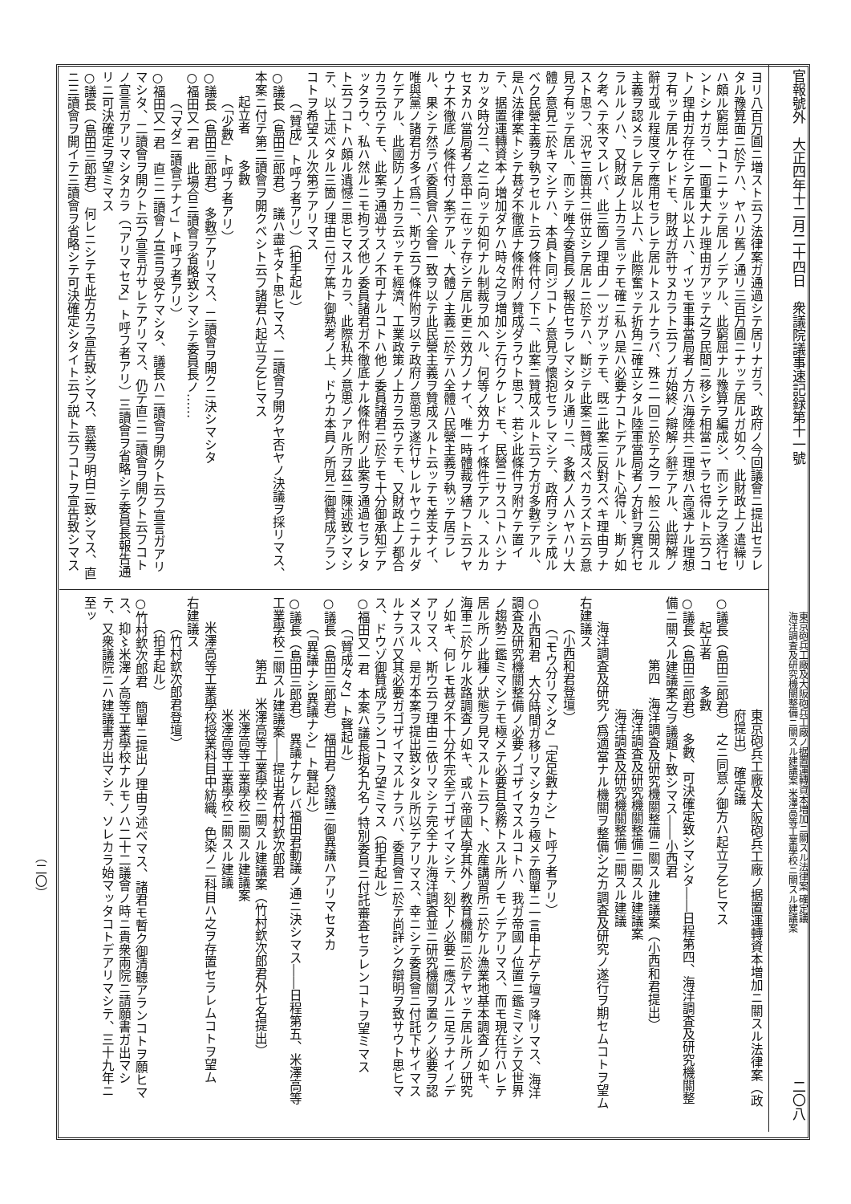官報號外　大正四年十二月二十四日　衆議院議事速記録第十一號 東京砲兵工廠及大阪砲兵工廠ノ据置運轉資本増加ニ關スル法律案 確定議
海洋調査及研究機關整備ニ關スル建議案 米澤高等工業學校ニ關スル建議案 二〇八
ヨリ八百万圓ニ増スト云フ法律案ガ通過シテ居リナガラ、政府ノ今回議會ニ提出セラレタル豫算面ニ於テハ、ヤハリ舊ノ通リ三百万圓ニナッテ居ルガ如ク、此財政上ノ遣繰リハ頗ル窮屈ナコトニナッテ居ルノデアル、此窮屈ナル豫算ヲ編成シ、而シテ之ヲ遂行セントシナガラ、一面重大ナル理由ガアッテ之ヲ民間ニ移シテ相當ニヤラセ得ルト云フコトノ理由ガ存在シテ居ル以上ハ、イツモ軍事當局者ノ方ハ海陸共ニ理想ハ高遠ナル理想ヲ有ッテ居ルケレドモ、財政ガ許サヌカラト云フノガ始終ノ辯解ノ辭デアル、此辯解ノ辭ガ或ル程度マデ應用セラレテ居ルトスルナラバ、殊ニ一回ニ於テ之ヲ一般ニ公開スル主義ヲ認メラレテ居ル以上ハ、此際奮ッテ折角ニ確立シタル陸軍當局者ノ方針ヲ實行セラルルノハ、又財政ノ上カラ言ッテモ確ニ私ハ是ハ必要ナコトデアルト心得ル、斯ノ如ク考ヘテ來マスレバ、此三箇ノ理由ノ一ツガアッテモ、既ニ此案ニ反對スベキ理由ヲナスト思フ、況ヤ三箇共ニ併立シテ居ルニ於テハ、斷ジテ此案ニ贊成スベカラズト云フ意見ヲ有ッテ居ル、而シテ唯今委員長ノ報告セラレマシタル通リニ、多數ノ人ハヤハリ大體ノ意見ニ於キマシテハ、本員ト同ジコトノ意見ヲ懷抱セラレマシテ、政府ヲシテ成ルベク民營主義ヲ執ラセルト云フ條件付ノ下ニ、此案ニ贊成スルト云フ方ガ多數デアル、是ハ法律案トシテ甚ダ不徹底ナ條件附ノ贊成ダラウト思フ、若シ此條件ヲ附ケテ置イテ、据置運轉資本ノ増加ダケハ時々之ヲ増加シテ行クケレドモ、民營ニサスコトハシナカッタ時分ニ、之ニ向ッテ如何ナル制裁ヲ加ヘル、何等ノ效力ナイ條件デアル、スルカセヌカハ當局者ノ意中ニ在ッテ存シテ居ル更ニ效力ノナイ、唯一時體裁ヲ繕フト云フヤウナ不徹底ノ條件付ノ案デアル、大體ノ主義ニ於テハ全體ハ民營主義ヲ執ッテ居ラレル、果シテ然ラバ委員會ハ全會一致ヲ以テ此民營主義ヲ贊成スルト云ッテモ差支ナイ、唯與黨ノ諸君ガ多イ爲ニ、斯ウ云フ條件附ヲ以テ政府ノ意思ヲ遂行サレルヤウニナルダケデアル、此國防ノ上カラ云ッテモ經濟、工業政策ノ上カラ云ウテモ、又財政上ノ都合カラ云ウテモ、此案ヲ通過サスノ不可ナルコトハ他ノ委員諸君ニ於テモ十分御承知デアッタラウ、私ハ然ルニモ拘ラズ他ノ委員諸君ガ不徹底ナル條件附ノ此案ヲ通過セラレタト云フコトハ頗ル遺憾ニ思ヒマスルカラ、此際私共ノ意思ノアル所ヲ茲ニ陳述致シマシテ、以上述ベタル三箇ノ理由ニ付テ篤ト御熟考ノ上、ドウカ本員ノ所見ニ御贊成アランコトヲ希望スル次第デアリマス
（「贊成」ト呼フ者アリ）（拍手起ル）
○議長（島田三郎君）　議ハ盡キタト思ヒマス、二讀會ヲ開クヤ否ヤノ決議ヲ採リマス、本案ニ付テ第二讀會ヲ開クベシト云フ諸君ハ起立ヲ乞ヒマス
起立者　　多數
（「少數」ト呼フ者アリ）
○議長（島田三郎君）　多數デアリマス、二讀會ヲ開クニ決シマシタ
○福田又一君　此場合三讀會ヲ省略致シマシテ委員長ノ……
（「マダ二讀會デナイ」ト呼フ者アリ）
○福田又一君　直ニ二讀會ノ宣言ヲ受ケマシタ、議長ハ二讀會ヲ開クト云フ宣言ガアリマシタ、二讀會ヲ開クト云フ宣言ガサレテアリマス、仍テ直ニ二讀會ヲ開クト云フコトノ宣言ガアリマシタカラ（「アリマセヌ」ト呼フ者アリ）三讀會ヲ省略シテ委員長報告通リニ可決確定ヲ望ミマス
○議長（島田三郎君）　何レニシテモ此方カラ宣告致シマス、意義ヲ明白ニ致シマス、直ニ三讀會ヲ開イテ三讀會ヲ省略シテ可決確定シタイト云フ説ト云フコトヲ宣告致シマス
東京砲兵工廠及大阪砲兵工廠ノ据置運轉資本増加ニ關スル法律案（政府提出）　確定議
○議長（島田三郎君）　之ニ同意ノ御方ハ起立ヲ乞ヒマス
起立者　　多數
○議長（島田三郎君）　多數、可決確定致シマシタ――日程第四、海洋調査及研究機關整備ニ關スル建議案之ヲ議題ト致シマス――小西君
第四　海洋調査及研究機關整備ニ關スル建議案（小西和君提出）
海洋調査及研究機關整備ニ關スル建議案
海洋調査及研究機關整備ニ關スル建議
海洋調査及研究ノ爲適當ナル機關ヲ整備シ之カ調査及研究ノ遂行ヲ期セムコトヲ望ム
右建議ス
（小西和君登壇）
（「モウ分リマシタ」「定足數ナシ」ト呼フ者アリ）
○小西和君　大分時間ガ移リマシタカラ極メテ簡單ニ一言申上ゲテ壇ヲ降リマス、海洋調査及研究機關整備ノ必要ノゴザイマスルコトハ、我ガ帝國ノ位置ニ鑑ミマシテ又世界ノ趨勢ニ鑑ミマシテモ極メテ必要且急務トスル所ノモノデアリマス、而モ現在行ハレテ居ル所ノ此種ノ狀態ヲ見マスルト云フト、水産講習所ニ於ケル漁業地基本調査ノ如キ、海軍ニ於ケル水路調査ノ如キ、或ハ帝國大學其外ノ教育機關ニ於テヤッテ居ル所ノ研究ノ如キ、何レモ甚ダ不十分不完全デゴザイマシテ、刻下ノ必要ニ應ズルニ足ラナイノデアリマス、斯ウ云フ理由ニ依リマシテ完全ナル海洋調査並ニ研究機關ヲ置クノ必要ヲ認メマスル、是ガ本案ヲ提出致シタル所以デアリマス、幸ニシテ委員會ニ付託下サイマスルナラバ又其必要ガゴザイマスルナラバ、委員會ニ於テ尚詳シク辯明ヲ致サウト思ヒマス、ドウゾ御贊成アランコトヲ望ミマス（拍手起ル）
○福田又一君　本案ハ議長指名九名ノ特別委員ニ付託審査セラレンコトヲ望ミマス
（「贊成々々」ト聲起ル）
○議長（島田三郎君）　福田君ノ發議ニ御異議ハアリマセヌカ
（「異議ナシ異議ナシ」ト聲起ル）
○議長（島田三郎君）　異議ナケレバ福田君動議ノ通ニ決シマス――日程第五、米澤高等工業學校ニ關スル建議案――提出者竹村欽次郎君
第五　米澤高等工業學校ニ關スル建議案（竹村欽次郎君外七名提出）
米澤高等工業學校ニ關スル建議案
米澤高等工業學校ニ關スル建議
米澤高等工業學校授業科目中紡織、色染ノ二科目ハ之ヲ存置セラレムコトヲ望ム
右建議ス
（竹村欽次郎君登壇）
（拍手起ル）
○竹村欽次郎君　簡單ニ提出ノ理由ヲ述ベマス、諸君モ暫ク御清聽アランコトヲ願ヒマス、抑〻米澤ノ高等工業學校ナルモノハ二十二議會ノ時ニ貴衆兩院ニ請願書ガ出マシテ、又衆議院ニハ建議書ガ出マシテ、ソレカラ始マッタコトデアリマシテ、三十九年ニ至ッ
（二〇）